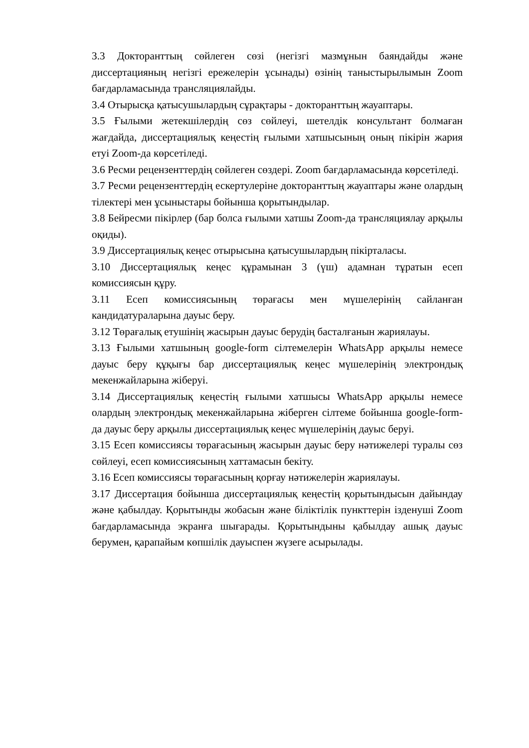3.3 Докторанттың сөйлеген сөзі (негізгі мазмұнын баяндайды және диссертацияның негізгі ережелерін ұсынады) өзінің таныстырылымын Zoom бағдарламасында трансляциялайды.
3.4 Отырысқа қатысушылардың сұрақтары - докторанттың жауаптары.
3.5 Ғылыми жетекшілердің сөз сөйлеуі, шетелдік консультант болмаған жағдайда, диссертациялық кеңестің ғылыми хатшысының оның пікірін жария етуі Zoom-да көрсетіледі.
3.6 Ресми рецензенттердің сөйлеген сөздері. Zoom бағдарламасында көрсетіледі.
3.7 Ресми рецензенттердің ескертулеріне докторанттың жауаптары және олардың тілектері мен ұсыныстары бойынша қорытындылар.
3.8 Бейресми пікірлер (бар болса ғылыми хатшы Zoom-да трансляциялау арқылы оқиды).
3.9 Диссертациялық кеңес отырысына қатысушылардың пікірталасы.
3.10 Диссертациялық кеңес құрамынан 3 (үш) адамнан тұратын есеп комиссиясын құру.
3.11 Есеп комиссиясының төрағасы мен мүшелерінің сайланған кандидатураларына дауыс беру.
3.12 Төрағалық етушінің жасырын дауыс берудің басталғанын жариялауы.
3.13 Ғылыми хатшының google-form сілтемелерін WhatsApp арқылы немесе дауыс беру құқығы бар диссертациялық кеңес мүшелерінің электрондық мекенжайларына жіберуі.
3.14 Диссертациялық кеңестің ғылыми хатшысы WhatsApp арқылы немесе олардың электрондық мекенжайларына жіберген сілтеме бойынша google-form-да дауыс беру арқылы диссертациялық кеңес мүшелерінің дауыс беруі.
3.15 Есеп комиссиясы төрағасының жасырын дауыс беру нәтижелері туралы сөз сөйлеуі, есеп комиссиясының хаттамасын бекіту.
3.16 Есеп комиссиясы төрағасының қорғау нәтижелерін жариялауы.
3.17 Диссертация бойынша диссертациялық кеңестің қорытындысын дайындау және қабылдау. Қорытынды жобасын және біліктілік пункттерін ізденуші Zoom бағдарламасында экранға шығарады. Қорытындыны қабылдау ашық дауыс берумен, қарапайым көпшілік дауыспен жүзеге асырылады.